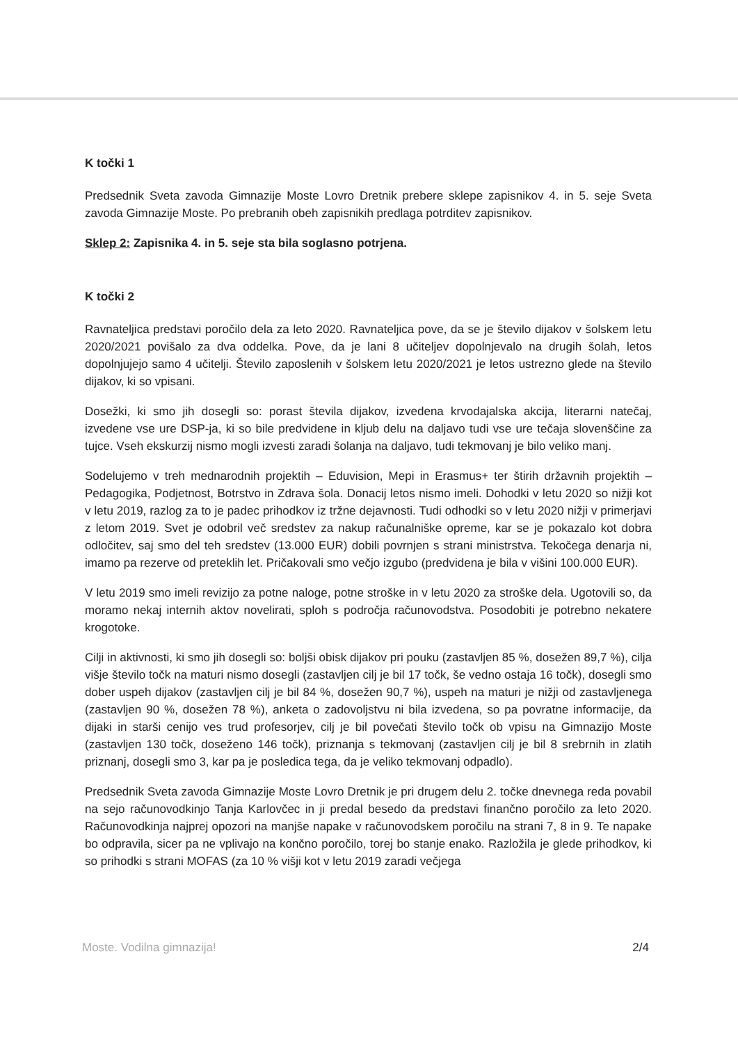K točki 1
Predsednik Sveta zavoda Gimnazije Moste Lovro Dretnik prebere sklepe zapisnikov 4. in 5. seje Sveta zavoda Gimnazije Moste. Po prebranih obeh zapisnikih predlaga potrditev zapisnikov.
Sklep 2: Zapisnika 4. in 5. seje sta bila soglasno potrjena.
K točki 2
Ravnateljica predstavi poročilo dela za leto 2020. Ravnateljica pove, da se je število dijakov v šolskem letu 2020/2021 povišalo za dva oddelka. Pove, da je lani 8 učiteljev dopolnjevalo na drugih šolah, letos dopolnjujejo samo 4 učitelji. Število zaposlenih v šolskem letu 2020/2021 je letos ustrezno glede na število dijakov, ki so vpisani.
Dosežki, ki smo jih dosegli so: porast števila dijakov, izvedena krvodajalska akcija, literarni natečaj, izvedene vse ure DSP-ja, ki so bile predvidene in kljub delu na daljavo tudi vse ure tečaja slovenščine za tujce. Vseh ekskurzij nismo mogli izvesti zaradi šolanja na daljavo, tudi tekmovanj je bilo veliko manj.
Sodelujemo v treh mednarodnih projektih – Eduvision, Mepi in Erasmus+ ter štirih državnih projektih – Pedagogika, Podjetnost, Botrstvo in Zdrava šola. Donacij letos nismo imeli. Dohodki v letu 2020 so nižji kot v letu 2019, razlog za to je padec prihodkov iz tržne dejavnosti. Tudi odhodki so v letu 2020 nižji v primerjavi z letom 2019. Svet je odobril več sredstev za nakup računalniške opreme, kar se je pokazalo kot dobra odločitev, saj smo del teh sredstev (13.000 EUR) dobili povrnjen s strani ministrstva. Tekočega denarja ni, imamo pa rezerve od preteklih let. Pričakovali smo večjo izgubo (predvidena je bila v višini 100.000 EUR).
V letu 2019 smo imeli revizijo za potne naloge, potne stroške in v letu 2020 za stroške dela. Ugotovili so, da moramo nekaj internih aktov novelirati, sploh s področja računovodstva. Posodobiti je potrebno nekatere krogotoke.
Cilji in aktivnosti, ki smo jih dosegli so: boljši obisk dijakov pri pouku (zastavljen 85 %, dosežen 89,7 %), cilja višje število točk na maturi nismo dosegli (zastavljen cilj je bil 17 točk, še vedno ostaja 16 točk), dosegli smo dober uspeh dijakov (zastavljen cilj je bil 84 %, dosežen 90,7 %), uspeh na maturi je nižji od zastavljenega (zastavljen 90 %, dosežen 78 %), anketa o zadovoljstvu ni bila izvedena, so pa povratne informacije, da dijaki in starši cenijo ves trud profesorjev, cilj je bil povečati število točk ob vpisu na Gimnazijo Moste (zastavljen 130 točk, doseženo 146 točk), priznanja s tekmovanj (zastavljen cilj je bil 8 srebrnih in zlatih priznanj, dosegli smo 3, kar pa je posledica tega, da je veliko tekmovanj odpadlo).
Predsednik Sveta zavoda Gimnazije Moste Lovro Dretnik je pri drugem delu 2. točke dnevnega reda povabil na sejo računovodkinjo Tanja Karlovčec in ji predal besedo da predstavi finančno poročilo za leto 2020. Računovodkinja najprej opozori na manjše napake v računovodskem poročilu na strani 7, 8 in 9. Te napake bo odpravila, sicer pa ne vplivajo na končno poročilo, torej bo stanje enako. Razložila je glede prihodkov, ki so prihodki s strani MOFAS (za 10 % višji kot v letu 2019 zaradi večjega
Moste. Vodilna gimnazija! 2/4